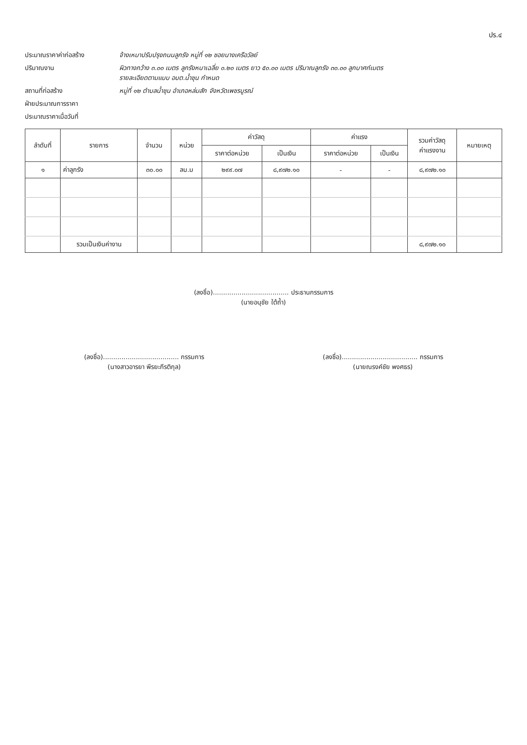ปร.๔
ประมาณราคาค่าก่อสร้าง จ้างเหมาปรับปรุงถนนลูกรัง หมู่ที่ ๑๒ ซอยนางเครือวัลย์
ปริมาณงาน ผิวทางกว้าง ๓.๐๐ เมตร ลูกรังหนาเฉลี่ย ๐.๒๐ เมตร ยาว ๕๐.๐๐ เมตร ปริมาณลูกรัง ๓๐.๐๐ ลูกบาศก์เมตร
รายละเอียดตามแบบ อบต.น้ำชุน กำหนด
สถานที่ก่อสร้าง หมู่ที่ ๑๒ ตำบลน้ำชุน อำเภอหล่มสัก จังหวัดเพชรบูรณ์
ฝ่ายประมาณการราคา
ประมาณราคาเมื่อวันที่
| ลำดับที่ | รายการ | จำนวน | หน่วย | ค่าวัสดุ | | ค่าแรง | | รวมค่าวัสดุ ค่าแรงงาน | หมายเหตุ |
| --- | --- | --- | --- | --- | --- | --- | --- | --- | --- |
| | | | | ราคาต่อหน่วย | เป็นเงิน | ราคาต่อหน่วย | เป็นเงิน | | |
| ๑ | ค่าลูกรัง | ๓๐.๐๐ | ลบ.ม | ๒๙๙.๐๗ | ๘,๙๗๒.๑๐ | - | - | ๘,๙๗๒.๑๐ | |
| | รวมเป็นเงินค่างาน | | | | | | | ๘,๙๗๒.๑๐ | |
(ลงชื่อ)..................................... ประธานกรรมการ
(นายอนุชัย ใต้ถ้ำ)
(ลงชื่อ)..................................... กรรมการ
(นางสาวอารยา พีรยะกีรติกุล)
(ลงชื่อ)..................................... กรรมการ
(นายณรงค์ชัย พงศธร)